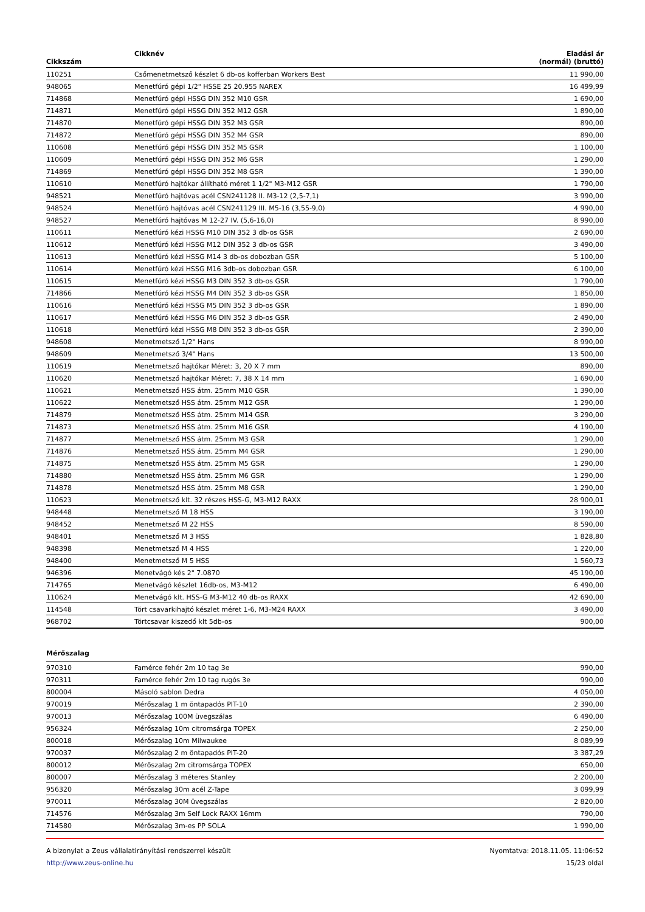| Cikkszám | Cikknév | Eladási ár (normál) (bruttó) |
| --- | --- | --- |
| 110251 | Csőmenetmetsző készlet 6 db-os kofferban Workers Best | 11 990,00 |
| 948065 | Menetfúró gépi 1/2" HSSE 25 20.955 NAREX | 16 499,99 |
| 714868 | Menetfúró gépi HSSG DIN 352 M10 GSR | 1 690,00 |
| 714871 | Menetfúró gépi HSSG DIN 352 M12 GSR | 1 890,00 |
| 714870 | Menetfúró gépi HSSG DIN 352 M3 GSR | 890,00 |
| 714872 | Menetfúró gépi HSSG DIN 352 M4 GSR | 890,00 |
| 110608 | Menetfúró gépi HSSG DIN 352 M5 GSR | 1 100,00 |
| 110609 | Menetfúró gépi HSSG DIN 352 M6 GSR | 1 290,00 |
| 714869 | Menetfúró gépi HSSG DIN 352 M8 GSR | 1 390,00 |
| 110610 | Menetfúró hajtókar állítható méret 1 1/2" M3-M12 GSR | 1 790,00 |
| 948521 | Menetfúró hajtóvas acél CSN241128 II. M3-12 (2,5-7,1) | 3 990,00 |
| 948524 | Menetfúró hajtóvas acél CSN241129 III. M5-16 (3,55-9,0) | 4 990,00 |
| 948527 | Menetfúró hajtóvas M 12-27 IV. (5,6-16,0) | 8 990,00 |
| 110611 | Menetfúró kézi HSSG M10 DIN 352 3 db-os GSR | 2 690,00 |
| 110612 | Menetfúró kézi HSSG M12 DIN 352 3 db-os GSR | 3 490,00 |
| 110613 | Menetfúró kézi HSSG M14 3 db-os dobozban GSR | 5 100,00 |
| 110614 | Menetfúró kézi HSSG M16 3db-os dobozban GSR | 6 100,00 |
| 110615 | Menetfúró kézi HSSG M3 DIN 352 3 db-os GSR | 1 790,00 |
| 714866 | Menetfúró kézi HSSG M4 DIN 352 3 db-os GSR | 1 850,00 |
| 110616 | Menetfúró kézi HSSG M5 DIN 352 3 db-os GSR | 1 890,00 |
| 110617 | Menetfúró kézi HSSG M6 DIN 352 3 db-os GSR | 2 490,00 |
| 110618 | Menetfúró kézi HSSG M8 DIN 352 3 db-os GSR | 2 390,00 |
| 948608 | Menetmetsző 1/2" Hans | 8 990,00 |
| 948609 | Menetmetsző 3/4" Hans | 13 500,00 |
| 110619 | Menetmetsző hajtókar Méret: 3, 20 X 7 mm | 890,00 |
| 110620 | Menetmetsző hajtókar Méret: 7, 38 X 14 mm | 1 690,00 |
| 110621 | Menetmetsző HSS átm. 25mm M10 GSR | 1 390,00 |
| 110622 | Menetmetsző HSS átm. 25mm M12 GSR | 1 290,00 |
| 714879 | Menetmetsző HSS átm. 25mm M14 GSR | 3 290,00 |
| 714873 | Menetmetsző HSS átm. 25mm M16 GSR | 4 190,00 |
| 714877 | Menetmetsző HSS átm. 25mm M3 GSR | 1 290,00 |
| 714876 | Menetmetsző HSS átm. 25mm M4 GSR | 1 290,00 |
| 714875 | Menetmetsző HSS átm. 25mm M5 GSR | 1 290,00 |
| 714880 | Menetmetsző HSS átm. 25mm M6 GSR | 1 290,00 |
| 714878 | Menetmetsző HSS átm. 25mm M8 GSR | 1 290,00 |
| 110623 | Menetmetsző klt. 32 részes HSS-G, M3-M12 RAXX | 28 900,01 |
| 948448 | Menetmetsző M 18 HSS | 3 190,00 |
| 948452 | Menetmetsző M 22 HSS | 8 590,00 |
| 948401 | Menetmetsző M 3 HSS | 1 828,80 |
| 948398 | Menetmetsző M 4 HSS | 1 220,00 |
| 948400 | Menetmetsző M 5 HSS | 1 560,73 |
| 946396 | Menetvágó kés 2" 7.0870 | 45 190,00 |
| 714765 | Menetvágó készlet 16db-os, M3-M12 | 6 490,00 |
| 110624 | Menetvágó klt. HSS-G M3-M12 40 db-os RAXX | 42 690,00 |
| 114548 | Tört csavarkihajtó készlet méret 1-6, M3-M24 RAXX | 3 490,00 |
| 968702 | Törtcsavar kiszedő klt 5db-os | 900,00 |
Mérőszalag
| 970310 | Famérce fehér 2m 10 tag 3e | 990,00 |
| 970311 | Famérce fehér 2m 10 tag rugós 3e | 990,00 |
| 800004 | Másoló sablon Dedra | 4 050,00 |
| 970019 | Mérőszalag 1 m öntapadós PIT-10 | 2 390,00 |
| 970013 | Mérőszalag 100M üvegszálas | 6 490,00 |
| 956324 | Mérőszalag 10m citromsárga TOPEX | 2 250,00 |
| 800018 | Mérőszalag 10m Milwaukee | 8 089,99 |
| 970037 | Mérőszalag 2 m öntapadós PIT-20 | 3 387,29 |
| 800012 | Mérőszalag 2m citromsárga TOPEX | 650,00 |
| 800007 | Mérőszalag 3 méteres Stanley | 2 200,00 |
| 956320 | Mérőszalag 30m acél Z-Tape | 3 099,99 |
| 970011 | Mérőszalag 30M üvegszálas | 2 820,00 |
| 714576 | Mérőszalag 3m Self Lock RAXX 16mm | 790,00 |
| 714580 | Mérőszalag 3m-es PP SOLA | 1 990,00 |
A bizonylat a Zeus vállalatirányítási rendszerrel készült
http://www.zeus-online.hu
Nyomtatva: 2018.11.05. 11:06:52
15/23 oldal